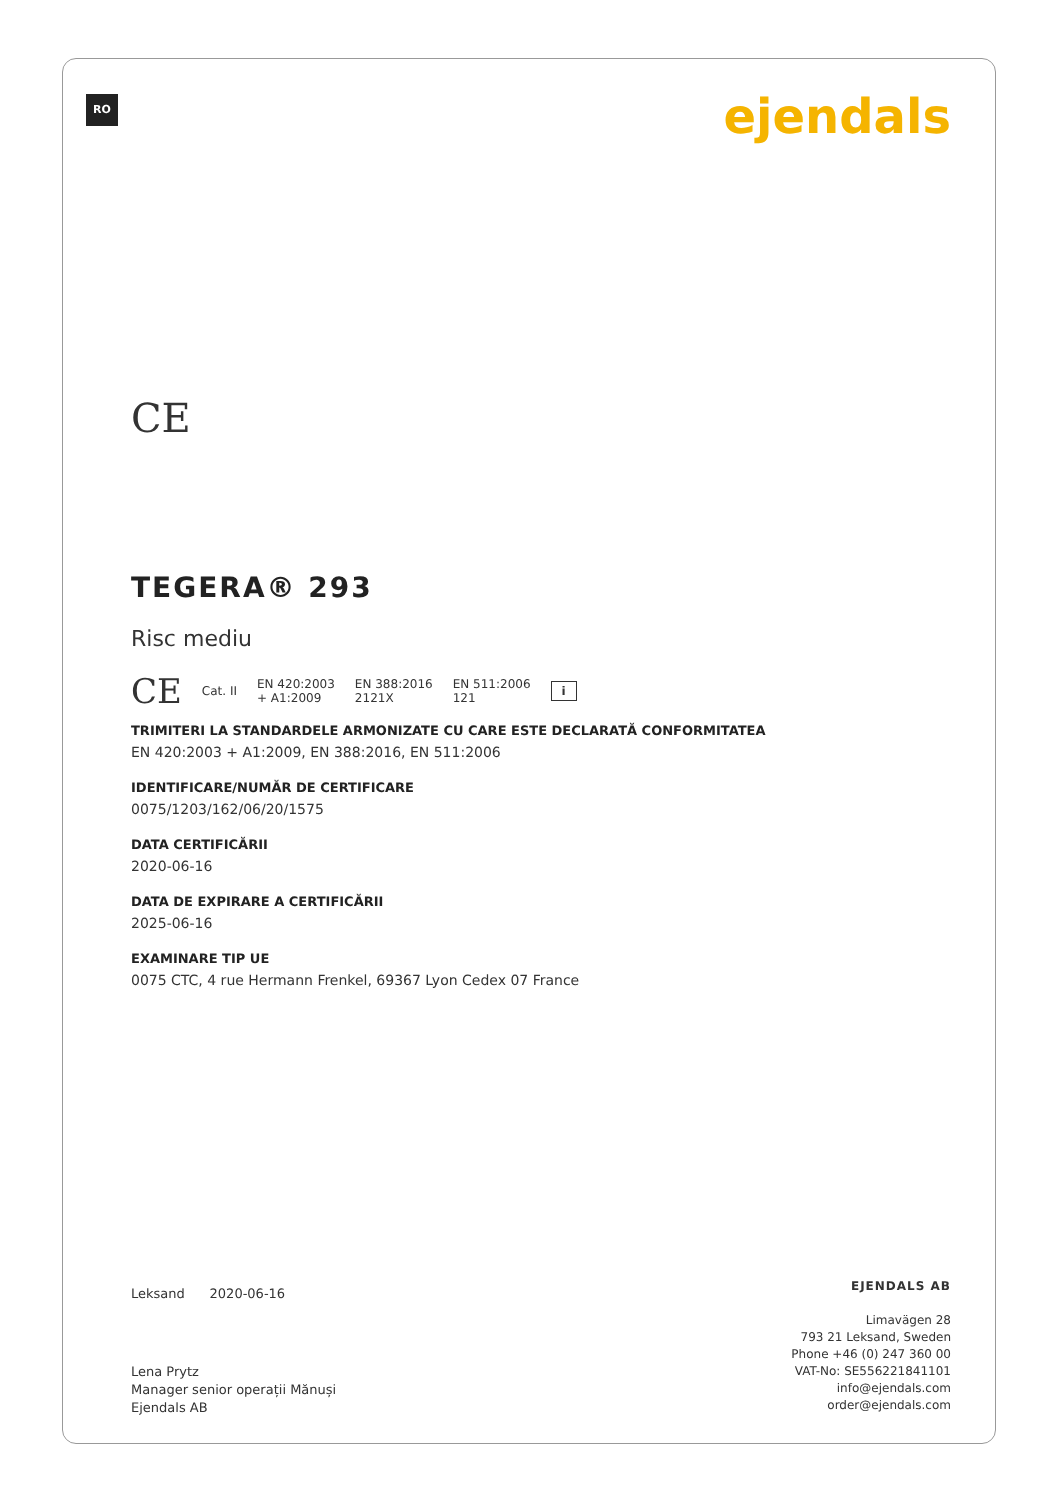RO ejendals
CE
TEGERA® 293
Risc mediu
CE Cat. II EN 420:2003
+ A1:2009 EN 388:2016
2121X EN 511:2006
121 i
TRIMITERI LA STANDARDELE ARMONIZATE CU CARE ESTE DECLARATĂ CONFORMITATEA
EN 420:2003 + A1:2009, EN 388:2016, EN 511:2006
IDENTIFICARE/NUMĂR DE CERTIFICARE
0075/1203/162/06/20/1575
DATA CERTIFICĂRII
2020-06-16
DATA DE EXPIRARE A CERTIFICĂRII
2025-06-16
EXAMINARE TIP UE
0075 CTC, 4 rue Hermann Frenkel, 69367 Lyon Cedex 07 France
Leksand 2020-06-16
Lena Prytz
Manager senior operații Mănuși
Ejendals AB
EJENDALS AB
Limavägen 28
793 21 Leksand, Sweden
Phone +46 (0) 247 360 00
VAT-No: SE556221841101
info@ejendals.com
order@ejendals.com